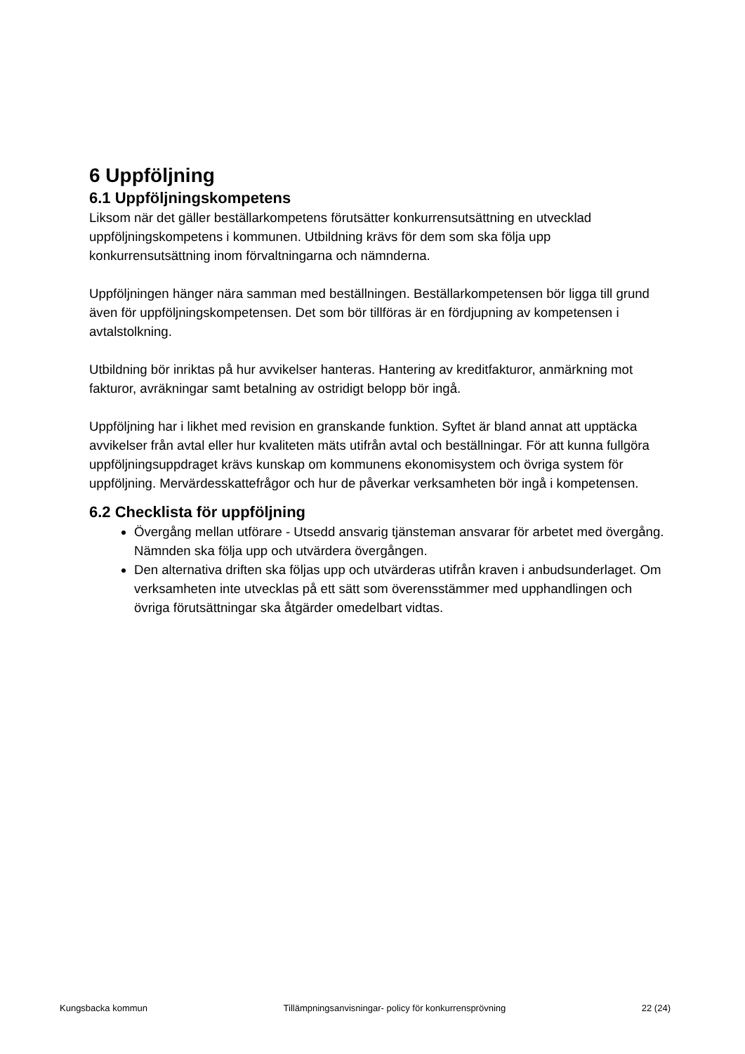6 Uppföljning
6.1 Uppföljningskompetens
Liksom när det gäller beställarkompetens förutsätter konkurrensutsättning en utvecklad uppföljningskompetens i kommunen. Utbildning krävs för dem som ska följa upp konkurrensutsättning inom förvaltningarna och nämnderna.
Uppföljningen hänger nära samman med beställningen. Beställarkompetensen bör ligga till grund även för uppföljningskompetensen. Det som bör tillföras är en fördjupning av kompetensen i avtalstolkning.
Utbildning bör inriktas på hur avvikelser hanteras. Hantering av kreditfakturor, anmärkning mot fakturor, avräkningar samt betalning av ostridigt belopp bör ingå.
Uppföljning har i likhet med revision en granskande funktion. Syftet är bland annat att upptäcka avvikelser från avtal eller hur kvaliteten mäts utifrån avtal och beställningar. För att kunna fullgöra uppföljningsuppdraget krävs kunskap om kommunens ekonomisystem och övriga system för uppföljning. Mervärdesskattefrågor och hur de påverkar verksamheten bör ingå i kompetensen.
6.2 Checklista för uppföljning
Övergång mellan utförare - Utsedd ansvarig tjänsteman ansvarar för arbetet med övergång. Nämnden ska följa upp och utvärdera övergången.
Den alternativa driften ska följas upp och utvärderas utifrån kraven i anbudsunderlaget. Om verksamheten inte utvecklas på ett sätt som överensstämmer med upphandlingen och övriga förutsättningar ska åtgärder omedelbart vidtas.
Kungsbacka kommun Tillämpningsanvisningar- policy för konkurrensprövning 22 (24)